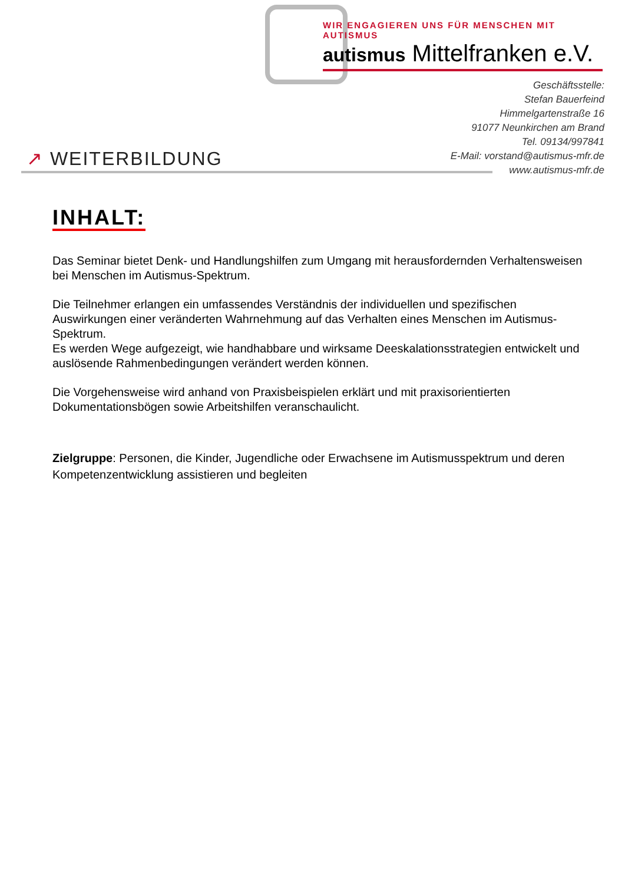WIR ENGAGIEREN UNS FÜR MENSCHEN MIT AUTISMUS
autismus Mittelfranken e.V.
Geschäftsstelle:
Stefan Bauerfeind
Himmelgartenstraße 16
91077 Neunkirchen am Brand
Tel. 09134/997841
E-Mail: vorstand@autismus-mfr.de
www.autismus-mfr.de
↗ WEITERBILDUNG
INHALT:
Das Seminar bietet Denk- und Handlungshilfen zum Umgang mit herausfordernden Verhaltensweisen bei Menschen im Autismus-Spektrum.
Die Teilnehmer erlangen ein umfassendes Verständnis der individuellen und spezifischen Auswirkungen einer veränderten Wahrnehmung auf das Verhalten eines Menschen im Autismus-Spektrum.
Es werden Wege aufgezeigt, wie handhabbare und wirksame Deeskalationsstrategien entwickelt und auslösende Rahmenbedingungen verändert werden können.
Die Vorgehensweise wird anhand von Praxisbeispielen erklärt und mit praxisorientierten Dokumentationsbögen sowie Arbeitshilfen veranschaulicht.
Zielgruppe: Personen, die Kinder, Jugendliche oder Erwachsene im Autismusspektrum und deren Kompetenzentwicklung assistieren und begleiten